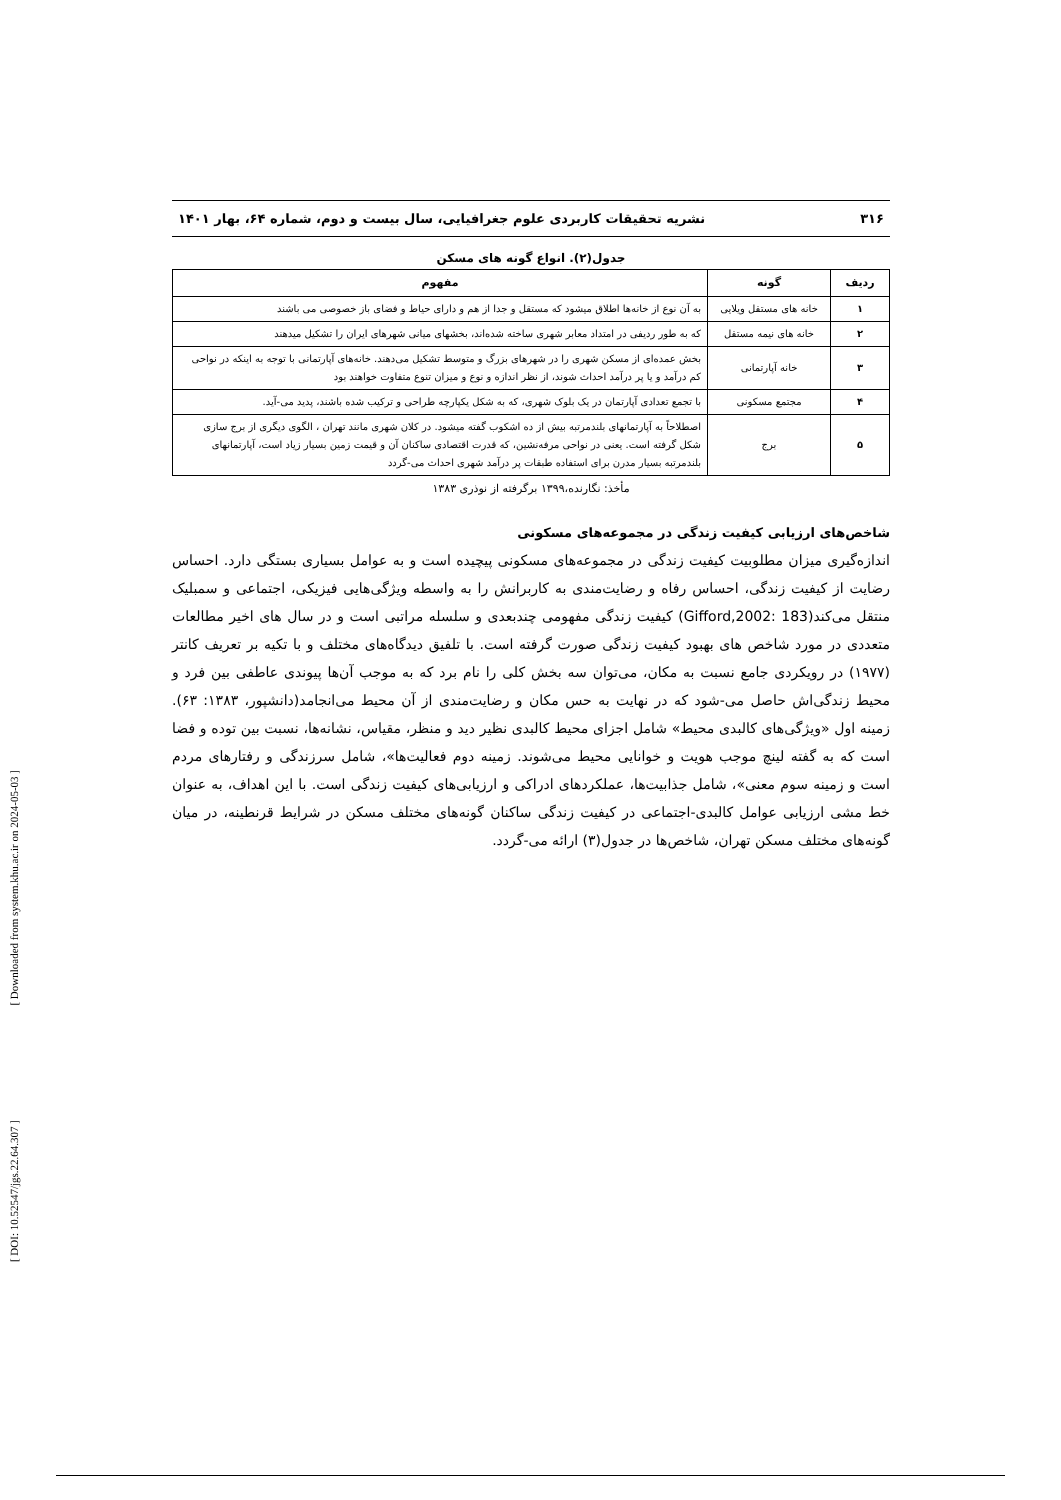۳۱۶ نشریه تحقیقات کاربردی علوم جغرافیایی، سال بیست و دوم، شماره ۶۴، بهار ۱۴۰۱
جدول(۲). انواع گونه های مسکن
| ردیف | گونه | مفهوم |
| --- | --- | --- |
| ۱ | خانه های مستقل ویلایی | به آن نوع از خانه‌ها اطلاق میشود که مستقل و جدا از هم و دارای حیاط و فضای باز خصوصی می باشند |
| ۲ | خانه های نیمه مستقل | که به طور ردیفی در امتداد معابر شهری ساخته شده‌اند، بخشهای میانی شهرهای ایران را تشکیل میدهند |
| ۳ | خانه آپارتمانی | بخش عمده‌ای از مسکن شهری را در شهرهای بزرگ و متوسط تشکیل می‌دهند. خانه‌های آپارتمانی با توجه به اینکه در نواحی کم درآمد و یا پر درآمد احداث شوند، از نظر اندازه و نوع و میزان تنوع متفاوت خواهند بود |
| ۴ | مجتمع مسکونی | با تجمع تعدادی آپارتمان در یک بلوک شهری، که به شکل یکپارچه طراحی و ترکیب شده باشند، پدید می-آید. |
| ۵ | برج | اصطلاحاً به آپارتمانهای بلندمرتبه بیش از ده اشکوب گفته میشود. در کلان شهری مانند تهران ، الگوی دیگری از برج سازی شکل گرفته است. یعنی در نواحی مرفه‌نشین، که قدرت اقتصادی ساکنان آن و قیمت زمین بسیار زیاد است، آپارتمانهای بلندمرتبه بسیار مدرن برای استفاده طبقات پر درآمد شهری احداث می-گردد |
مأخذ: نگارنده،۱۳۹۹ برگرفته از نوذری ۱۳۸۳
شاخص‌های ارزیابی کیفیت زندگی در مجموعه‌های مسکونی
اندازه‌گیری میزان مطلوبیت کیفیت زندگی در مجموعه‌های مسکونی پیچیده است و به عوامل بسیاری بستگی دارد. احساس رضایت از کیفیت زندگی، احساس رفاه و رضایت‌مندی به کاربرانش را به واسطه ویژگی‌هایی فیزیکی، اجتماعی و سمبلیک منتقل می‌کند(Gifford,2002: 183) کیفیت زندگی مفهومی چندبعدی و سلسله مراتبی است و در سال های اخیر مطالعات متعددی در مورد شاخص های بهبود کیفیت زندگی صورت گرفته است. با تلفیق دیدگاه‌های مختلف و با تکیه بر تعریف کانتر (۱۹۷۷) در رویکردی جامع نسبت به مکان، می‌توان سه بخش کلی را نام برد که به موجب آن‌ها پیوندی عاطفی بین فرد و محیط زندگی‌اش حاصل می-شود که در نهایت به حس مکان و رضایت‌مندی از آن محیط می‌انجامد(دانشپور، ۱۳۸۳: ۶۳). زمینه اول «ویژگی‌های کالبدی محیط» شامل اجزای محیط کالبدی نظیر دید و منظر، مقیاس، نشانه‌ها، نسبت بین توده و فضا است که به گفته لینچ موجب هویت و خوانایی محیط می‌شوند. زمینه دوم فعالیت‌ها»، شامل سرزندگی و رفتارهای مردم است و زمینه سوم معنی»، شامل جذابیت‌ها، عملکردهای ادراکی و ارزیابی‌های کیفیت زندگی است. با این اهداف، به عنوان خط مشی ارزیابی عوامل کالبدی-اجتماعی در کیفیت زندگی ساکنان گونه‌های مختلف مسکن در شرایط قرنطینه، در میان گونه‌های مختلف مسکن تهران، شاخص‌ها در جدول(۳) ارائه می-گردد.
[ Downloaded from system.khu.ac.ir on 2024-05-03 ]
[ DOI: 10.52547/jgs.22.64.307 ]